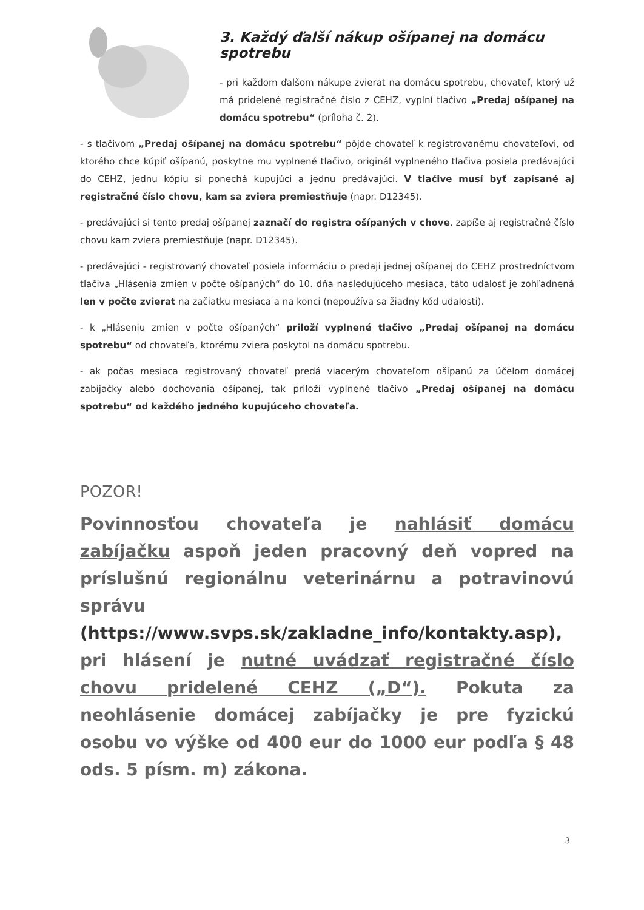3. Každý ďalší nákup ošípanej na domácu spotrebu
- pri každom ďalšom nákupe zvierat na domácu spotrebu, chovateľ, ktorý už má pridelené registračné číslo z CEHZ, vyplní tlačivo „Predaj ošípanej na domácu spotrebu“ (príloha č. 2).
- s tlačivom „Predaj ošípanej na domácu spotrebu“ pôjde chovateľ k registrovanému chovateľovi, od ktorého chce kúpiť ošípanú, poskytne mu vyplnené tlačivo, originál vyplneného tlačiva posiela predávajúci do CEHZ, jednu kópiu si ponechá kupujúci a jednu predávajúci. V tlačive musí byť zapísané aj registračné číslo chovu, kam sa zviera premiestňuje (napr. D12345).
- predávajúci si tento predaj ošípanej zaznačí do registra ošípaných v chove, zapíše aj registračné číslo chovu kam zviera premiestňuje (napr. D12345).
- predávajúci - registrovaný chovateľ posiela informáciu o predaji jednej ošípanej do CEHZ prostredníctvom tlačiva „Hlásenia zmien v počte ošípaných“ do 10. dňa nasledujúceho mesiaca, táto udalosť je zohľadnená len v počte zvierat na začiatku mesiaca a na konci (nepoužíva sa žiadny kód udalosti).
- k „Hláseniu zmien v počte ošípaných“ priloží vyplnené tlačivo „Predaj ošípanej na domácu spotrebu“ od chovateľa, ktorému zviera poskytol na domácu spotrebu.
- ak počas mesiaca registrovaný chovateľ predá viacerým chovateľom ošípanú za účelom domácej zabíjačky alebo dochovania ošípanej, tak priloží vyplnené tlačivo „Predaj ošípanej na domácu spotrebu“ od každého jedného kupujúceho chovateľa.
POZOR!
Povinnosťou chovateľa je nahlásiť domácu zabíjačku aspoň jeden pracovný deň vopred na príslušnú regionálnu veterinárnu a potravinovú správu (https://www.svps.sk/zakladne_info/kontakty.asp), pri hlásení je nutné uvádzať registračné číslo chovu pridelené CEHZ („D“). Pokuta za neohlásenie domácej zabíjačky je pre fyzickú osobu vo výške od 400 eur do 1000 eur podľa § 48 ods. 5 písm. m) zákona.
3